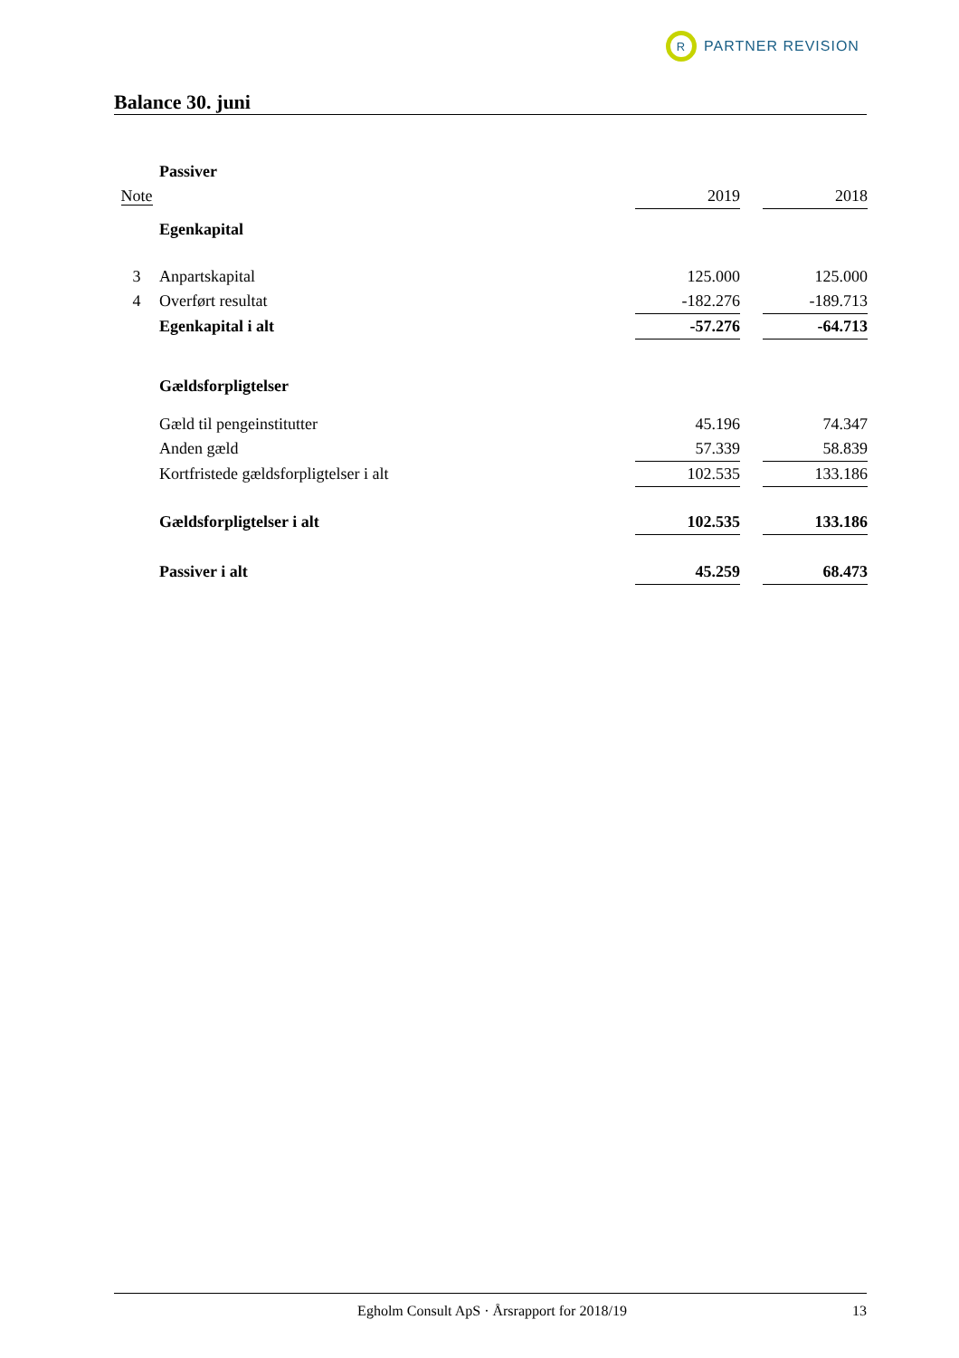R PARTNER REVISION
Balance 30. juni
| | Passiver | | | |
| Note | | 2019 | | 2018 |
| | Egenkapital | | | |
| 3 | Anpartskapital | 125.000 | | 125.000 |
| 4 | Overført resultat | -182.276 | | -189.713 |
| | Egenkapital i alt | -57.276 | | -64.713 |
| | Gældsforpligtelser | | | |
| | Gæld til pengeinstitutter | 45.196 | | 74.347 |
| | Anden gæld | 57.339 | | 58.839 |
| | Kortfristede gældsforpligtelser i alt | 102.535 | | 133.186 |
| | Gældsforpligtelser i alt | 102.535 | | 133.186 |
| | Passiver i alt | 45.259 | | 68.473 |
Egholm Consult ApS · Årsrapport for 2018/19 13